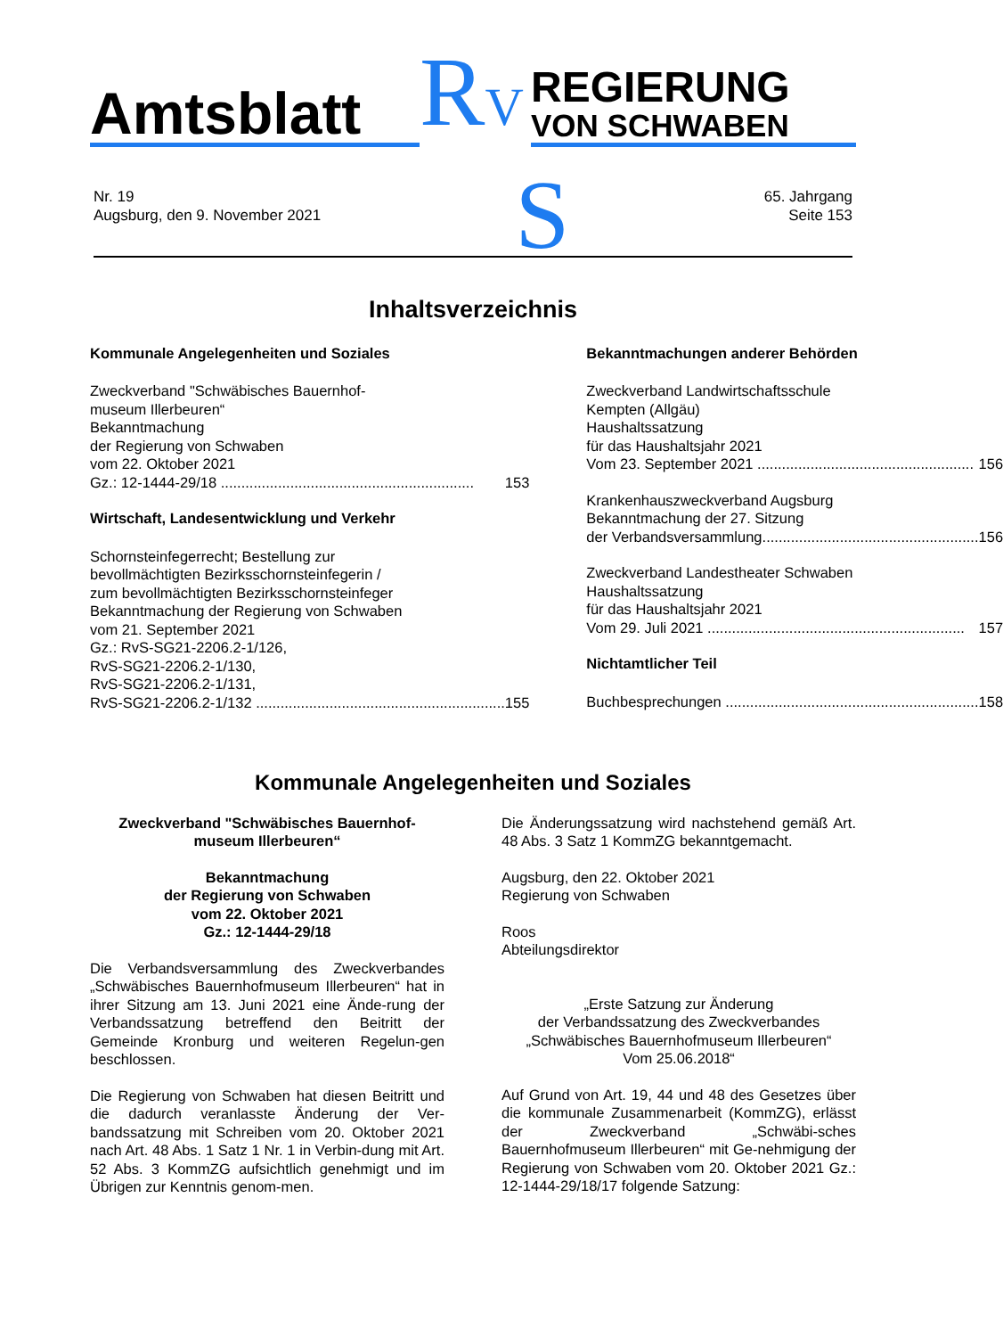Amtsblatt
RV
REGIERUNG
VON SCHWABEN
Nr. 19
Augsburg, den 9. November 2021
S
65. Jahrgang
Seite 153
Inhaltsverzeichnis
Kommunale Angelegenheiten und Soziales
Zweckverband "Schwäbisches Bauernhof-
museum Illerbeuren“
Bekanntmachung
der Regierung von Schwaben
vom 22. Oktober 2021
Gz.: 12-1444-29/18 .............................................................. 153
Wirtschaft, Landesentwicklung und Verkehr
Schornsteinfegerrecht; Bestellung zur
bevollmächtigten Bezirksschornsteinfegerin /
zum bevollmächtigten Bezirksschornsteinfeger
Bekanntmachung der Regierung von Schwaben
vom 21. September 2021
Gz.: RvS-SG21-2206.2-1/126,
RvS-SG21-2206.2-1/130,
RvS-SG21-2206.2-1/131,
RvS-SG21-2206.2-1/132 ............................................................. 155
Bekanntmachungen anderer Behörden
Zweckverband Landwirtschaftsschule
Kempten (Allgäu)
Haushaltssatzung
für das Haushaltsjahr 2021
Vom 23. September 2021 ..................................................... 156
Krankenhauszweckverband Augsburg
Bekanntmachung der 27. Sitzung
der Verbandsversammlung..................................................... 156
Zweckverband Landestheater Schwaben
Haushaltssatzung
für das Haushaltsjahr 2021
Vom 29. Juli 2021 ............................................................... 157
Nichtamtlicher Teil
Buchbesprechungen .............................................................. 158
Kommunale Angelegenheiten und Soziales
Zweckverband "Schwäbisches Bauernhof-
museum Illerbeuren“
Bekanntmachung
der Regierung von Schwaben
vom 22. Oktober 2021
Gz.: 12-1444-29/18
Die Verbandsversammlung des Zweckverbandes „Schwäbisches Bauernhofmuseum Illerbeuren“ hat in ihrer Sitzung am 13. Juni 2021 eine Ände-rung der Verbandssatzung betreffend den Beitritt der Gemeinde Kronburg und weiteren Regelun-gen beschlossen.
Die Regierung von Schwaben hat diesen Beitritt und die dadurch veranlasste Änderung der Ver-bandssatzung mit Schreiben vom 20. Oktober 2021 nach Art. 48 Abs. 1 Satz 1 Nr. 1 in Verbin-dung mit Art. 52 Abs. 3 KommZG aufsichtlich genehmigt und im Übrigen zur Kenntnis genom-men.
Die Änderungssatzung wird nachstehend gemäß Art. 48 Abs. 3 Satz 1 KommZG bekanntgemacht.
Augsburg, den 22. Oktober 2021
Regierung von Schwaben
Roos
Abteilungsdirektor
„Erste Satzung zur Änderung
der Verbandssatzung des Zweckverbandes
„Schwäbisches Bauernhofmuseum Illerbeuren“
Vom 25.06.2018“
Auf Grund von Art. 19, 44 und 48 des Gesetzes über die kommunale Zusammenarbeit (KommZG), erlässt der Zweckverband „Schwäbi-sches Bauernhofmuseum Illerbeuren“ mit Ge-nehmigung der Regierung von Schwaben vom 20. Oktober 2021 Gz.: 12-1444-29/18/17 folgende Satzung: